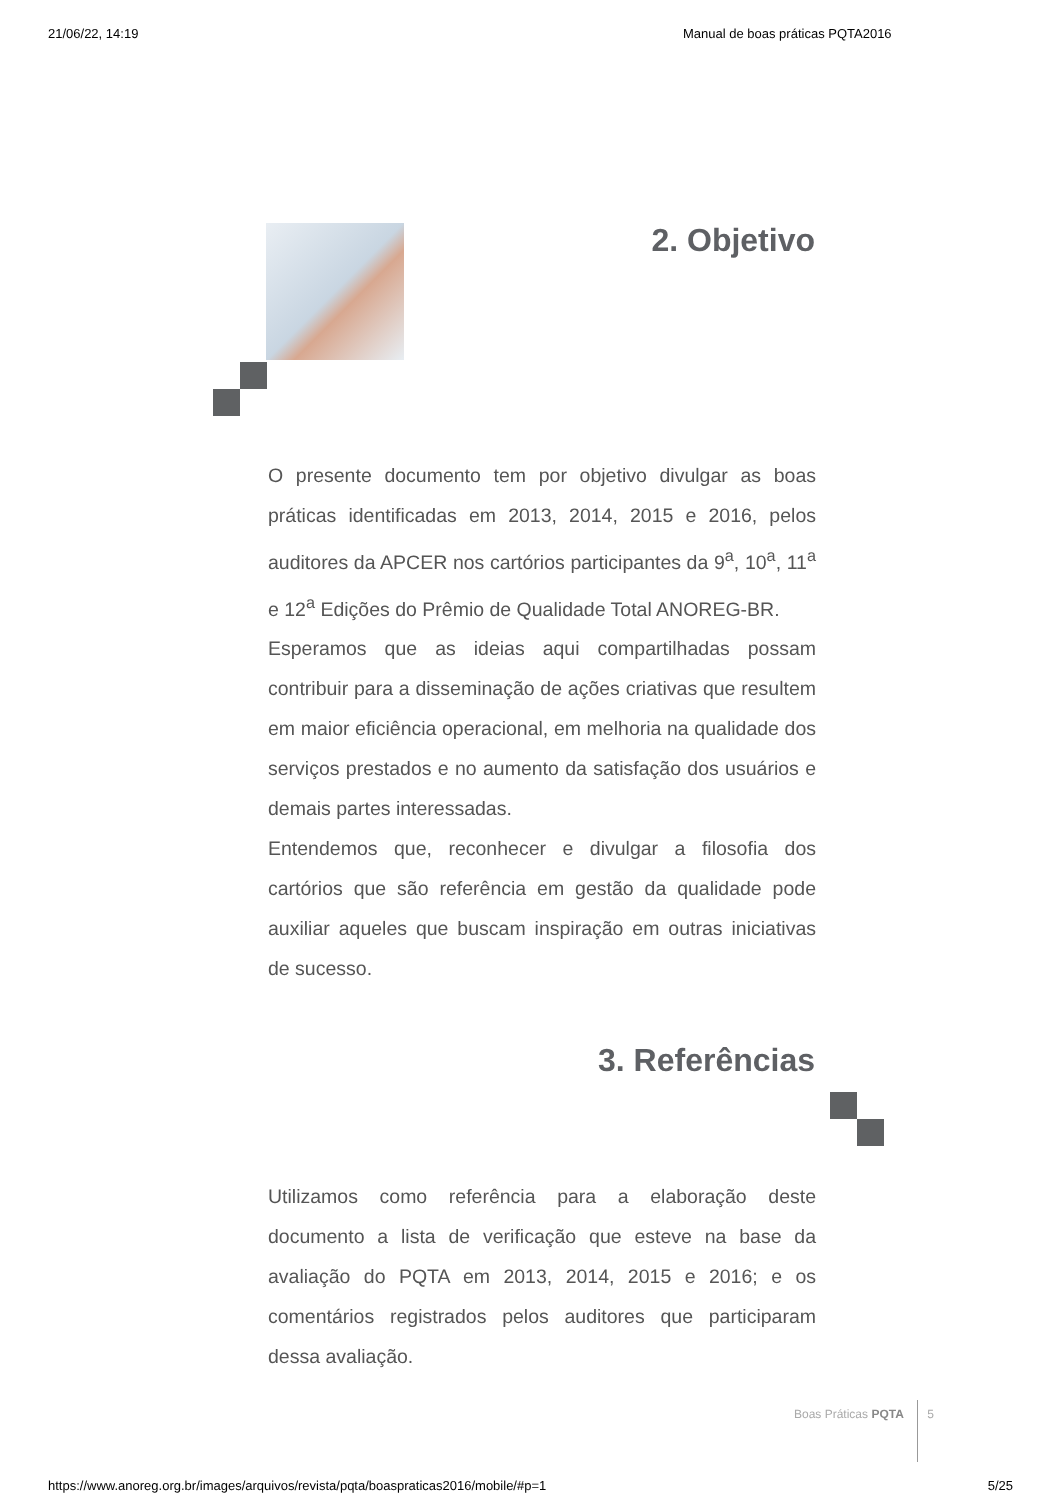21/06/22, 14:19 Manual de boas práticas PQTA2016
2. Objetivo
O presente documento tem por objetivo divulgar as boas práticas identificadas em 2013, 2014, 2015 e 2016, pelos auditores da APCER nos cartórios participantes da 9<sup>a</sup>, 10<sup>a</sup>, 11<sup>a</sup> e 12<sup>a</sup> Edições do Prêmio de Qualidade Total ANOREG-BR.
Esperamos que as ideias aqui compartilhadas possam contribuir para a disseminação de ações criativas que resultem em maior eficiência operacional, em melhoria na qualidade dos serviços prestados e no aumento da satisfação dos usuários e demais partes interessadas.
Entendemos que, reconhecer e divulgar a filosofia dos cartórios que são referência em gestão da qualidade pode auxiliar aqueles que buscam inspiração em outras iniciativas de sucesso.
3. Referências
Utilizamos como referência para a elaboração deste documento a lista de verificação que esteve na base da avaliação do PQTA em 2013, 2014, 2015 e 2016; e os comentários registrados pelos auditores que participaram dessa avaliação.
Boas Práticas PQTA 5
https://www.anoreg.org.br/images/arquivos/revista/pqta/boaspraticas2016/mobile/#p=1 5/25